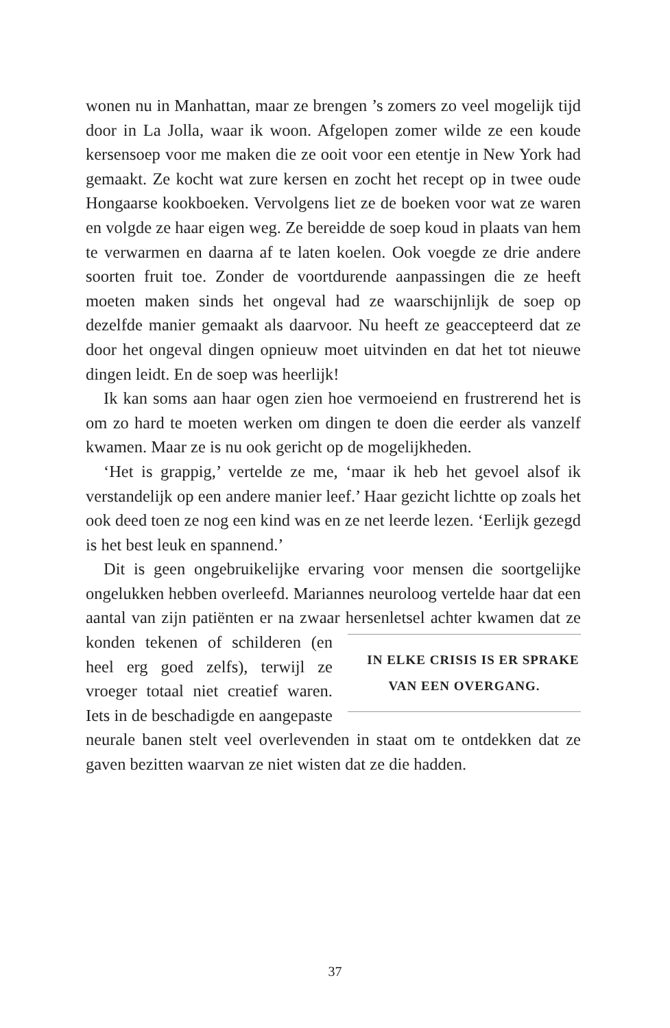wonen nu in Manhattan, maar ze brengen ’s zomers zo veel mogelijk tijd door in La Jolla, waar ik woon. Afgelopen zomer wilde ze een koude kersensoep voor me maken die ze ooit voor een etentje in New York had gemaakt. Ze kocht wat zure kersen en zocht het recept op in twee oude Hongaarse kookboeken. Vervolgens liet ze de boeken voor wat ze waren en volgde ze haar eigen weg. Ze bereidde de soep koud in plaats van hem te verwarmen en daarna af te laten koelen. Ook voegde ze drie andere soorten fruit toe. Zonder de voortdurende aanpassingen die ze heeft moeten maken sinds het ongeval had ze waarschijnlijk de soep op dezelfde manier gemaakt als daarvoor. Nu heeft ze geaccepteerd dat ze door het ongeval dingen opnieuw moet uitvinden en dat het tot nieuwe dingen leidt. En de soep was heerlijk!
Ik kan soms aan haar ogen zien hoe vermoeiend en frustrerend het is om zo hard te moeten werken om dingen te doen die eerder als vanzelf kwamen. Maar ze is nu ook gericht op de mogelijkheden.
‘Het is grappig,’ vertelde ze me, ‘maar ik heb het gevoel alsof ik verstandelijk op een andere manier leef.’ Haar gezicht lichtte op zoals het ook deed toen ze nog een kind was en ze net leerde lezen. ‘Eerlijk gezegd is het best leuk en spannend.’
Dit is geen ongebruikelijke ervaring voor mensen die soortgelijke ongelukken hebben overleefd. Mariannes neuroloog vertelde haar dat een aantal van zijn patiënten er na zwaar hersenletsel IN ELKE CRISIS IS ER SPRAKE
VAN EEN OVERGANG. achter kwamen dat ze konden tekenen of schilderen (en heel erg goed zelfs), terwijl ze vroeger totaal niet creatief waren. Iets in de beschadigde en aangepaste neurale banen stelt veel overlevenden in staat om te ontdekken dat ze gaven bezitten waarvan ze niet wisten dat ze die hadden.
37